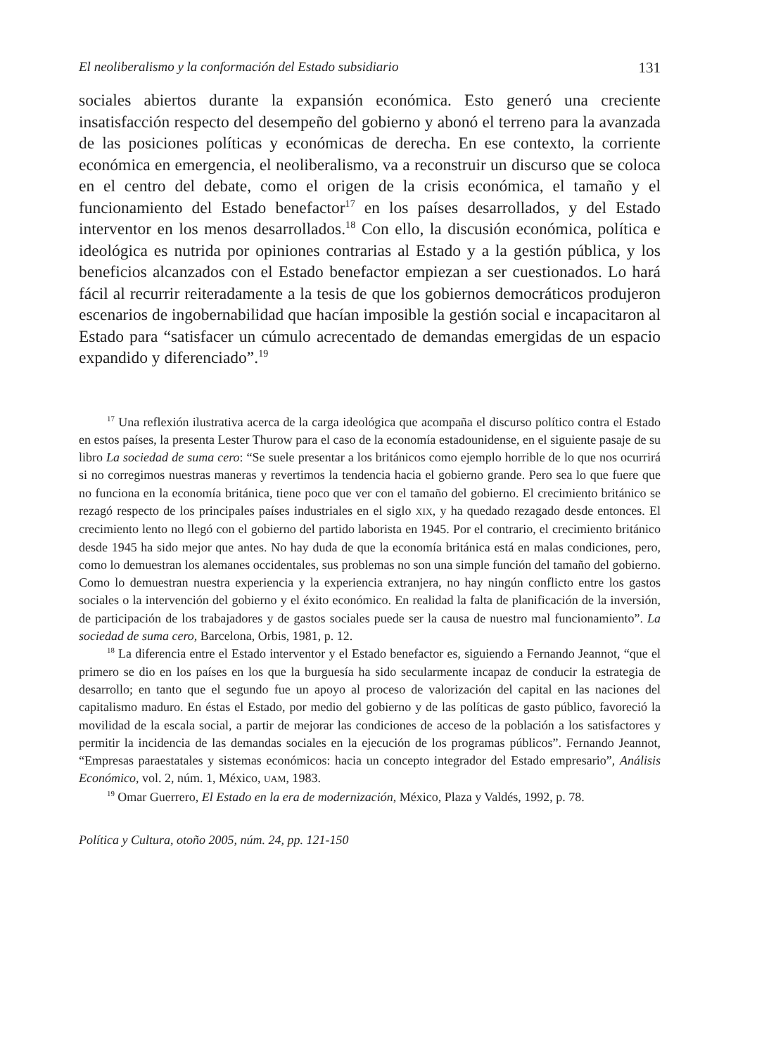El neoliberalismo y la conformación del Estado subsidiario 131
sociales abiertos durante la expansión económica. Esto generó una creciente insatisfacción respecto del desempeño del gobierno y abonó el terreno para la avanzada de las posiciones políticas y económicas de derecha. En ese contexto, la corriente económica en emergencia, el neoliberalismo, va a reconstruir un discurso que se coloca en el centro del debate, como el origen de la crisis económica, el tamaño y el funcionamiento del Estado benefactor<sup>17</sup> en los países desarrollados, y del Estado interventor en los menos desarrollados.<sup>18</sup> Con ello, la discusión económica, política e ideológica es nutrida por opiniones contrarias al Estado y a la gestión pública, y los beneficios alcanzados con el Estado benefactor empiezan a ser cuestionados. Lo hará fácil al recurrir reiteradamente a la tesis de que los gobiernos democráticos produjeron escenarios de ingobernabilidad que hacían imposible la gestión social e incapacitaron al Estado para “satisfacer un cúmulo acrecentado de demandas emergidas de un espacio expandido y diferenciado”.<sup>19</sup>
<sup>17</sup> Una reflexión ilustrativa acerca de la carga ideológica que acompaña el discurso político contra el Estado en estos países, la presenta Lester Thurow para el caso de la economía estadounidense, en el siguiente pasaje de su libro La sociedad de suma cero: “Se suele presentar a los británicos como ejemplo horrible de lo que nos ocurrirá si no corregimos nuestras maneras y revertimos la tendencia hacia el gobierno grande. Pero sea lo que fuere que no funciona en la economía británica, tiene poco que ver con el tamaño del gobierno. El crecimiento británico se rezagó respecto de los principales países industriales en el siglo XIX, y ha quedado rezagado desde entonces. El crecimiento lento no llegó con el gobierno del partido laborista en 1945. Por el contrario, el crecimiento británico desde 1945 ha sido mejor que antes. No hay duda de que la economía británica está en malas condiciones, pero, como lo demuestran los alemanes occidentales, sus problemas no son una simple función del tamaño del gobierno. Como lo demuestran nuestra experiencia y la experiencia extranjera, no hay ningún conflicto entre los gastos sociales o la intervención del gobierno y el éxito económico. En realidad la falta de planificación de la inversión, de participación de los trabajadores y de gastos sociales puede ser la causa de nuestro mal funcionamiento”. La sociedad de suma cero, Barcelona, Orbis, 1981, p. 12.
<sup>18</sup> La diferencia entre el Estado interventor y el Estado benefactor es, siguiendo a Fernando Jeannot, “que el primero se dio en los países en los que la burguesía ha sido secularmente incapaz de conducir la estrategia de desarrollo; en tanto que el segundo fue un apoyo al proceso de valorización del capital en las naciones del capitalismo maduro. En éstas el Estado, por medio del gobierno y de las políticas de gasto público, favoreció la movilidad de la escala social, a partir de mejorar las condiciones de acceso de la población a los satisfactores y permitir la incidencia de las demandas sociales en la ejecución de los programas públicos”. Fernando Jeannot, “Empresas paraestatales y sistemas económicos: hacia un concepto integrador del Estado empresario”, Análisis Económico, vol. 2, núm. 1, México, UAM, 1983.
<sup>19</sup> Omar Guerrero, El Estado en la era de modernización, México, Plaza y Valdés, 1992, p. 78.
Política y Cultura, otoño 2005, núm. 24, pp. 121-150